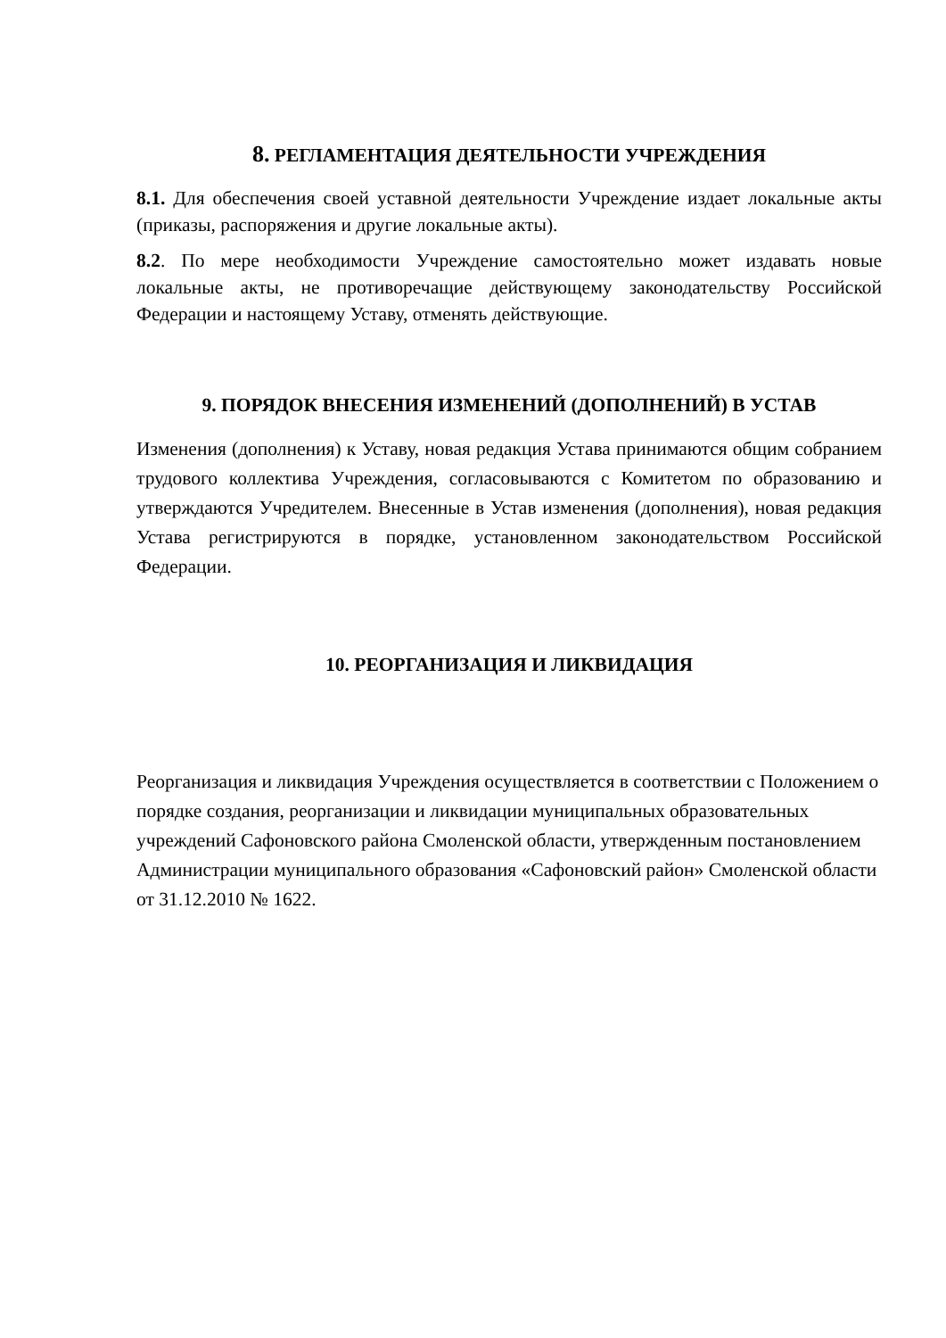8. РЕГЛАМЕНТАЦИЯ ДЕЯТЕЛЬНОСТИ УЧРЕЖДЕНИЯ
8.1. Для обеспечения своей уставной деятельности Учреждение издает локальные акты (приказы, распоряжения и другие локальные акты).
8.2. По мере необходимости Учреждение самостоятельно может издавать новые локальные акты, не противоречащие действующему законодательству Российской Федерации и настоящему Уставу, отменять действующие.
9. ПОРЯДОК ВНЕСЕНИЯ ИЗМЕНЕНИЙ (ДОПОЛНЕНИЙ) В УСТАВ
Изменения (дополнения) к Уставу, новая редакция Устава принимаются общим собранием трудового коллектива Учреждения, согласовываются с Комитетом по образованию и утверждаются Учредителем. Внесенные в Устав изменения (дополнения), новая редакция Устава регистрируются в порядке, установленном законодательством Российской Федерации.
10. РЕОРГАНИЗАЦИЯ И ЛИКВИДАЦИЯ
Реорганизация и ликвидация Учреждения осуществляется в соответствии с Положением о порядке создания, реорганизации и ликвидации муниципальных образовательных учреждений Сафоновского района Смоленской области, утвержденным постановлением Администрации муниципального образования «Сафоновский район» Смоленской области от 31.12.2010 № 1622.